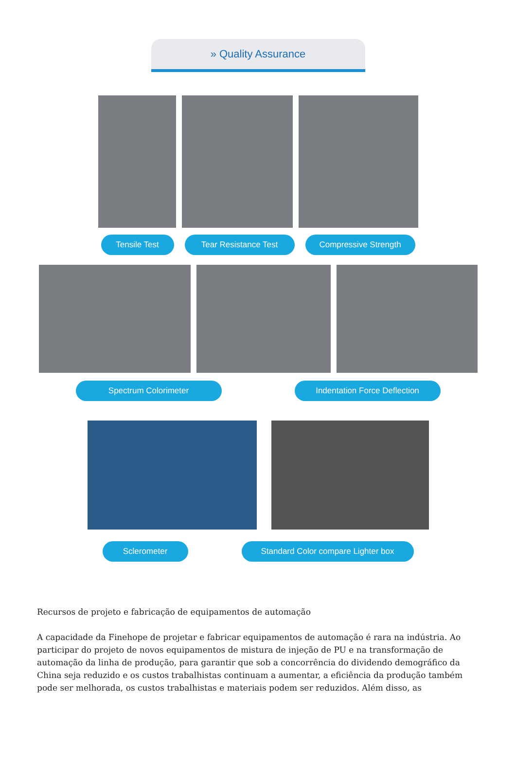» Quality Assurance
Tensile Test Tear Resistance Test Compressive Strength
Spectrum Colorimeter Indentation Force Deflection
Sclerometer Standard Color compare Lighter box
Recursos de projeto e fabricação de equipamentos de automação
A capacidade da Finehope de projetar e fabricar equipamentos de automação é rara na indústria. Ao participar do projeto de novos equipamentos de mistura de injeção de PU e na transformação de automação da linha de produção, para garantir que sob a concorrência do dividendo demográfico da China seja reduzido e os custos trabalhistas continuam a aumentar, a eficiência da produção também pode ser melhorada, os custos trabalhistas e materiais podem ser reduzidos. Além disso, as